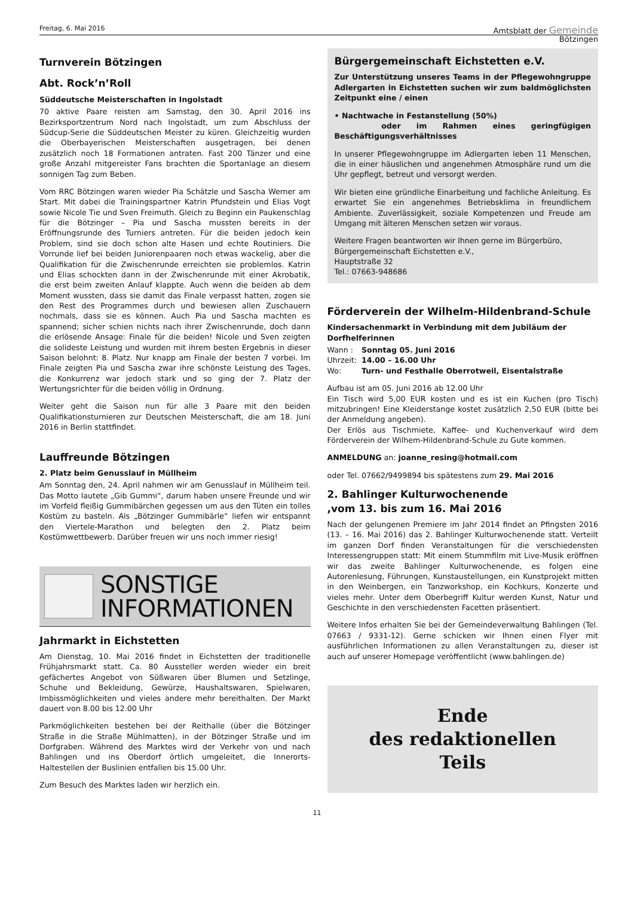Freitag, 6. Mai 2016
Amtsblatt der Gemeinde
Bötzingen
Turnverein Bötzingen
Abt. Rock’n’Roll
Süddeutsche Meisterschaften in Ingolstadt
70 aktive Paare reisten am Samstag, den 30. April 2016 ins Bezirksportzentrum Nord nach Ingolstadt, um zum Abschluss der Südcup-Serie die Süddeutschen Meister zu küren. Gleichzeitig wurden die Oberbayerischen Meisterschaften ausgetragen, bei denen zusätzlich noch 18 Formationen antraten. Fast 200 Tänzer und eine große Anzahl mitgereister Fans brachten die Sportanlage an diesem sonnigen Tag zum Beben.
Vom RRC Bötzingen waren wieder Pia Schätzle und Sascha Werner am Start. Mit dabei die Trainingspartner Katrin Pfundstein und Elias Vogt sowie Nicole Tie und Sven Freimuth. Gleich zu Beginn ein Paukenschlag für die Bötzinger – Pia und Sascha mussten bereits in der Eröffnungsrunde des Turniers antreten. Für die beiden jedoch kein Problem, sind sie doch schon alte Hasen und echte Routiniers. Die Vorrunde lief bei beiden Juniorenpaaren noch etwas wackelig, aber die Qualifikation für die Zwischenrunde erreichten sie problemlos. Katrin und Elias schockten dann in der Zwischenrunde mit einer Akrobatik, die erst beim zweiten Anlauf klappte. Auch wenn die beiden ab dem Moment wussten, dass sie damit das Finale verpasst hatten, zogen sie den Rest des Programmes durch und bewiesen allen Zuschauern nochmals, dass sie es können. Auch Pia und Sascha machten es spannend; sicher schien nichts nach ihrer Zwischenrunde, doch dann die erlösende Ansage: Finale für die beiden! Nicole und Sven zeigten die solideste Leistung und wurden mit ihrem besten Ergebnis in dieser Saison belohnt: 8. Platz. Nur knapp am Finale der besten 7 vorbei. Im Finale zeigten Pia und Sascha zwar ihre schönste Leistung des Tages, die Konkurrenz war jedoch stark und so ging der 7. Platz der Wertungsrichter für die beiden völlig in Ordnung.
Weiter geht die Saison nun für alle 3 Paare mit den beiden Qualifikationsturnieren zur Deutschen Meisterschaft, die am 18. Juni 2016 in Berlin stattfindet.
Lauffreunde Bötzingen
2. Platz beim Genusslauf in Müllheim
Am Sonntag den, 24. April nahmen wir am Genusslauf in Müllheim teil. Das Motto lautete „Gib Gummi“, darum haben unsere Freunde und wir im Vorfeld fleißig Gummibärchen gegessen um aus den Tüten ein tolles Kostüm zu basteln. Als „Bötzinger Gummibärle“ liefen wir entspannt den Viertele-Marathon und belegten den 2. Platz beim Kostümwettbewerb. Darüber freuen wir uns noch immer riesig!
SONSTIGE
INFORMATIONEN
Jahrmarkt in Eichstetten
Am Dienstag, 10. Mai 2016 findet in Eichstetten der traditionelle Frühjahrsmarkt statt. Ca. 80 Aussteller werden wieder ein breit gefächertes Angebot von Süßwaren über Blumen und Setzlinge, Schuhe und Bekleidung, Gewürze, Haushaltswaren, Spielwaren, Imbissmöglichkeiten und vieles andere mehr bereithalten. Der Markt dauert von 8.00 bis 12.00 Uhr
Parkmöglichkeiten bestehen bei der Reithalle (über die Bötzinger Straße in die Straße Mühlmatten), in der Bötzinger Straße und im Dorfgraben. Während des Marktes wird der Verkehr von und nach Bahlingen und ins Oberdorf örtlich umgeleitet, die Innerorts-Haltestellen der Buslinien entfallen bis 15.00 Uhr.
Zum Besuch des Marktes laden wir herzlich ein.
Bürgergemeinschaft Eichstetten e.V.
Zur Unterstützung unseres Teams in der Pflegewohngruppe Adlergarten in Eichstetten suchen wir zum baldmöglichsten Zeitpunkt eine / einen
• Nachtwache in Festanstellung (50%)
oder im Rahmen eines geringfügigen Beschäftigungsverhältnisses
In unserer Pflegewohngruppe im Adlergarten leben 11 Menschen, die in einer häuslichen und angenehmen Atmosphäre rund um die Uhr gepflegt, betreut und versorgt werden.
Wir bieten eine gründliche Einarbeitung und fachliche Anleitung. Es erwartet Sie ein angenehmes Betriebsklima in freundlichem Ambiente. Zuverlässigkeit, soziale Kompetenzen und Freude am Umgang mit älteren Menschen setzen wir voraus.
Weitere Fragen beantworten wir Ihnen gerne im Bürgerbüro,
Bürgergemeinschaft Eichstetten e.V.,
Hauptstraße 32
Tel.: 07663-948686
Förderverein der Wilhelm-Hildenbrand-Schule
Kindersachenmarkt in Verbindung mit dem Jubiläum der Dorfhelferinnen
| Wann : | Sonntag 05. Juni 2016 |
| Uhrzeit: | 14.00 – 16.00 Uhr |
| Wo: | Turn- und Festhalle Oberrotweil, Eisentalstraße |
Aufbau ist am 05. Juni 2016 ab 12.00 Uhr
Ein Tisch wird 5,00 EUR kosten und es ist ein Kuchen (pro Tisch) mitzubringen! Eine Kleiderstange kostet zusätzlich 2,50 EUR (bitte bei der Anmeldung angeben).
Der Erlös aus Tischmiete, Kaffee- und Kuchenverkauf wird dem Förderverein der Wilhem-Hildenbrand-Schule zu Gute kommen.
ANMELDUNG an: joanne_resing@hotmail.com
oder Tel. 07662/9499894 bis spätestens zum 29. Mai 2016
2. Bahlinger Kulturwochenende
,vom 13. bis zum 16. Mai 2016
Nach der gelungenen Premiere im Jahr 2014 findet an Pfingsten 2016 (13. – 16. Mai 2016) das 2. Bahlinger Kulturwochenende statt. Verteilt im ganzen Dorf finden Veranstaltungen für die verschiedensten Interessengruppen statt: Mit einem Stummfilm mit Live-Musik eröffnen wir das zweite Bahlinger Kulturwochenende, es folgen eine Autorenlesung, Führungen, Kunstaustellungen, ein Kunstprojekt mitten in den Weinbergen, ein Tanzworkshop, ein Kochkurs, Konzerte und vieles mehr. Unter dem Oberbegriff Kultur werden Kunst, Natur und Geschichte in den verschiedensten Facetten präsentiert.
Weitere Infos erhalten Sie bei der Gemeindeverwaltung Bahlingen (Tel. 07663 / 9331-12). Gerne schicken wir Ihnen einen Flyer mit ausführlichen Informationen zu allen Veranstaltungen zu, dieser ist auch auf unserer Homepage veröffentlicht (www.bahlingen.de)
Ende
des redaktionellen
Teils
11